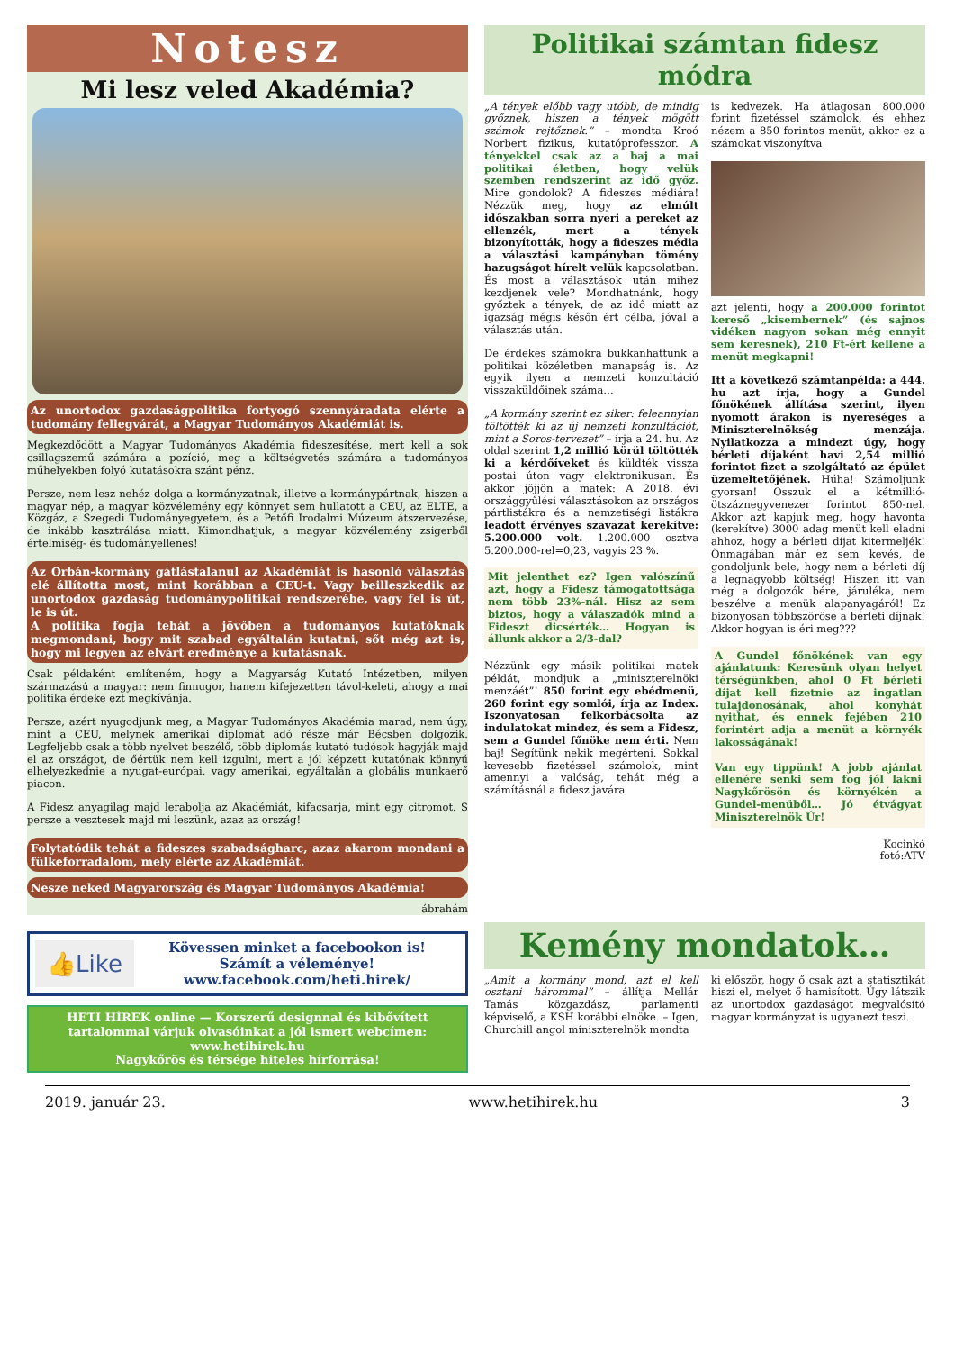Notesz
Mi lesz veled Akadémia?
Az unortodox gazdaságpolitika fortyogó szennyáradata elérte a tudomány fellegvárát, a Magyar Tudományos Akadémiát is.
Megkezdődött a Magyar Tudományos Akadémia fideszesítése, mert kell a sok csillagszemű számára a pozíció, meg a költségvetés számára a tudományos műhelyekben folyó kutatásokra szánt pénz.
Persze, nem lesz nehéz dolga a kormányzatnak, illetve a kormánypártnak, hiszen a magyar nép, a magyar közvélemény egy könnyet sem hullatott a CEU, az ELTE, a Közgáz, a Szegedi Tudományegyetem, és a Petőfi Irodalmi Múzeum átszervezése, de inkább kasztrálása miatt. Kimondhatjuk, a magyar közvélemény zsigerből értelmiség- és tudományellenes!
Az Orbán-kormány gátlástalanul az Akadémiát is hasonló választás elé állította most, mint korábban a CEU-t. Vagy beilleszkedik az unortodox gazdaság tudománypolitikai rendszerébe, vagy fel is út, le is út.
A politika fogja tehát a jövőben a tudományos kutatóknak megmondani, hogy mit szabad egyáltalán kutatni, sőt még azt is, hogy mi legyen az elvárt eredménye a kutatásnak.
Csak példaként említeném, hogy a Magyarság Kutató Intézetben, milyen származású a magyar: nem finnugor, hanem kifejezetten távol-keleti, ahogy a mai politika érdeke ezt megkívánja.
Persze, azért nyugodjunk meg, a Magyar Tudományos Akadémia marad, nem úgy, mint a CEU, melynek amerikai diplomát adó része már Bécsben dolgozik. Legfeljebb csak a több nyelvet beszélő, több diplomás kutató tudósok hagyják majd el az országot, de őértük nem kell izgulni, mert a jól képzett kutatónak könnyű elhelyezkednie a nyugat-európai, vagy amerikai, egyáltalán a globális munkaerő piacon.
A Fidesz anyagilag majd lerabolja az Akadémiát, kifacsarja, mint egy citromot. S persze a vesztesek majd mi leszünk, azaz az ország!
Folytatódik tehát a fideszes szabadságharc, azaz akarom mondani a fülkeforradalom, mely elérte az Akadémiát.
Nesze neked Magyarország és Magyar Tudományos Akadémia!
ábrahám
Politikai számtan fidesz módra
„A tények előbb vagy utóbb, de mindig győznek, hiszen a tények mögött számok rejtőznek.” – mondta Kroó Norbert fizikus, kutatóprofesszor. A tényekkel csak az a baj a mai politikai életben, hogy velük szemben rendszerint az idő győz. Mire gondolok? A fideszes médiára! Nézzük meg, hogy az elmúlt időszakban sorra nyeri a pereket az ellenzék, mert a tények bizonyították, hogy a fideszes média a választási kampányban tömény hazugságot hírelt velük kapcsolatban. És most a választások után mihez kezdjenek vele? Mondhatnánk, hogy győztek a tények, de az idő miatt az igazság mégis későn ért célba, jóval a választás után.
De érdekes számokra bukkanhattunk a politikai közéletben manapság is. Az egyik ilyen a nemzeti konzultáció visszaküldőinek száma…
„A kormány szerint ez siker: feleannyian töltötték ki az új nemzeti konzultációt, mint a Soros-tervezet” – írja a 24. hu. Az oldal szerint 1,2 millió körül töltötték ki a kérdőíveket és küldték vissza postai úton vagy elektronikusan. És akkor jöjjön a matek: A 2018. évi országgyűlési választásokon az országos pártlistákra és a nemzetiségi listákra leadott érvényes szavazat kerekítve: 5.200.000 volt. 1.200.000 osztva 5.200.000-rel=0,23, vagyis 23 %.
Mit jelenthet ez? Igen valószínű azt, hogy a Fidesz támogatottsága nem több 23%-nál. Hisz az sem biztos, hogy a válaszadók mind a Fideszt dicsérték… Hogyan is állunk akkor a 2/3-dal?
Nézzünk egy másik politikai matek példát, mondjuk a „miniszterelnöki menzáét”! 850 forint egy ebédmenü, 260 forint egy somlói, írja az Index. Iszonyatosan felkorbácsolta az indulatokat mindez, és sem a Fidesz, sem a Gundel főnöke nem érti. Nem baj! Segítünk nekik megérteni. Sokkal kevesebb fizetéssel számolok, mint amennyi a valóság, tehát még a számításnál a fidesz javára
is kedvezek. Ha átlagosan 800.000 forint fizetéssel számolok, és ehhez nézem a 850 forintos menüt, akkor ez a számokat viszonyítva
azt jelenti, hogy a 200.000 forintot kereső „kisembernek” (és sajnos vidéken nagyon sokan még ennyit sem keresnek), 210 Ft-ért kellene a menüt megkapni!
Itt a következő számtanpélda: a 444. hu azt írja, hogy a Gundel főnökének állítása szerint, ilyen nyomott árakon is nyereséges a Miniszterelnökség menzája. Nyilatkozza a mindezt úgy, hogy bérleti díjaként havi 2,54 millió forintot fizet a szolgáltató az épület üzemeltetőjének. Hűha! Számoljunk gyorsan! Osszuk el a kétmillió-ötszáznegyvenezer forintot 850-nel. Akkor azt kapjuk meg, hogy havonta (kerekítve) 3000 adag menüt kell eladni ahhoz, hogy a bérleti díjat kitermeljék! Önmagában már ez sem kevés, de gondoljunk bele, hogy nem a bérleti díj a legnagyobb költség! Hiszen itt van még a dolgozók bére, járuléka, nem beszélve a menük alapanyagáról! Ez bizonyosan többszöröse a bérleti díjnak! Akkor hogyan is éri meg???
A Gundel főnökének van egy ajánlatunk: Keresünk olyan helyet térségünkben, ahol 0 Ft bérleti díjat kell fizetnie az ingatlan tulajdonosának, ahol konyhát nyithat, és ennek fejében 210 forintért adja a menüt a környék lakosságának!
Van egy tippünk! A jobb ajánlat ellenére senki sem fog jól lakni Nagykőrösön és környékén a Gundel-menüből… Jó étvágyat Miniszterelnök Úr!
Kocinkó
fotó:ATV
👍Like
Kövessen minket a facebookon is!
Számít a véleménye!
www.facebook.com/heti.hirek/
HETI HÍREK online — Korszerű designnal és kibővített tartalommal várjuk olvasóinkat a jól ismert webcímen: www.hetihirek.hu
Nagykőrös és térsége hiteles hírforrása!
Kemény mondatok…
„Amit a kormány mond, azt el kell osztani hárommal” – állítja Mellár Tamás közgazdász, parlamenti képviselő, a KSH korábbi elnöke. – Igen, Churchill angol miniszterelnök mondta
ki először, hogy ő csak azt a statisztikát hiszi el, melyet ő hamisított. Úgy látszik az unortodox gazdaságot megvalósító magyar kormányzat is ugyanezt teszi.
2019. január 23. www.hetihirek.hu 3